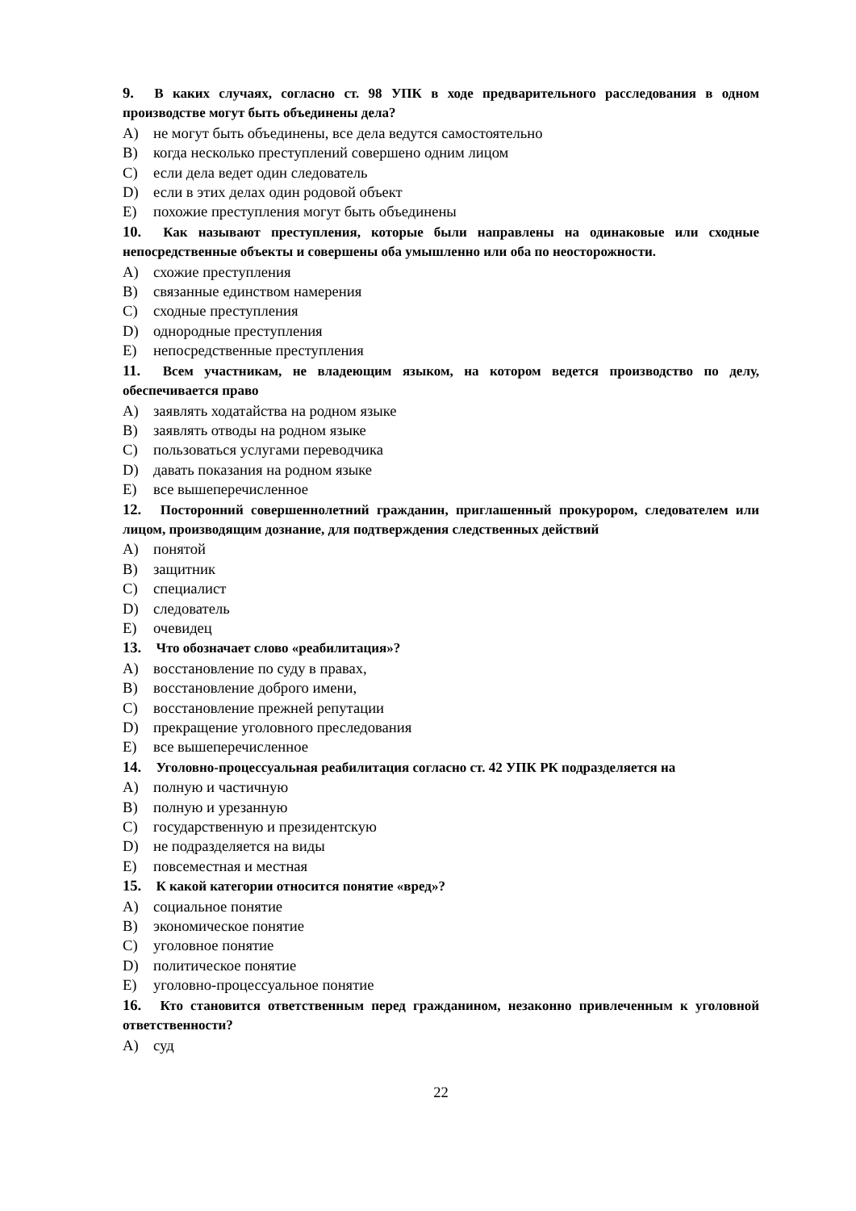9. В каких случаях, согласно ст. 98 УПК в ходе предварительного расследования в одном производстве могут быть объединены дела?
A) не могут быть объединены, все дела ведутся самостоятельно
B) когда несколько преступлений совершено одним лицом
C) если дела ведет один следователь
D) если в этих делах один родовой объект
E) похожие преступления могут быть объединены
10. Как называют преступления, которые были направлены на одинаковые или сходные непосредственные объекты и совершены оба умышленно или оба по неосторожности.
A) схожие преступления
B) связанные единством намерения
C) сходные преступления
D) однородные преступления
E) непосредственные преступления
11. Всем участникам, не владеющим языком, на котором ведется производство по делу, обеспечивается право
A) заявлять ходатайства на родном языке
B) заявлять отводы на родном языке
C) пользоваться услугами переводчика
D) давать показания на родном языке
E) все вышеперечисленное
12. Посторонний совершеннолетний гражданин, приглашенный прокурором, следователем или лицом, производящим дознание, для подтверждения следственных действий
A) понятой
B) защитник
C) специалист
D) следователь
E) очевидец
13. Что обозначает слово «реабилитация»?
A) восстановление по суду в правах,
B) восстановление доброго имени,
C) восстановление прежней репутации
D) прекращение уголовного преследования
E) все вышеперечисленное
14. Уголовно-процессуальная реабилитация согласно ст. 42 УПК РК подразделяется на
A) полную и частичную
B) полную и урезанную
C) государственную и президентскую
D) не подразделяется на виды
E) повсеместная и местная
15. К какой категории относится понятие «вред»?
A) социальное понятие
B) экономическое понятие
C) уголовное понятие
D) политическое понятие
E) уголовно-процессуальное понятие
16. Кто становится ответственным перед гражданином, незаконно привлеченным к уголовной ответственности?
A) суд
22